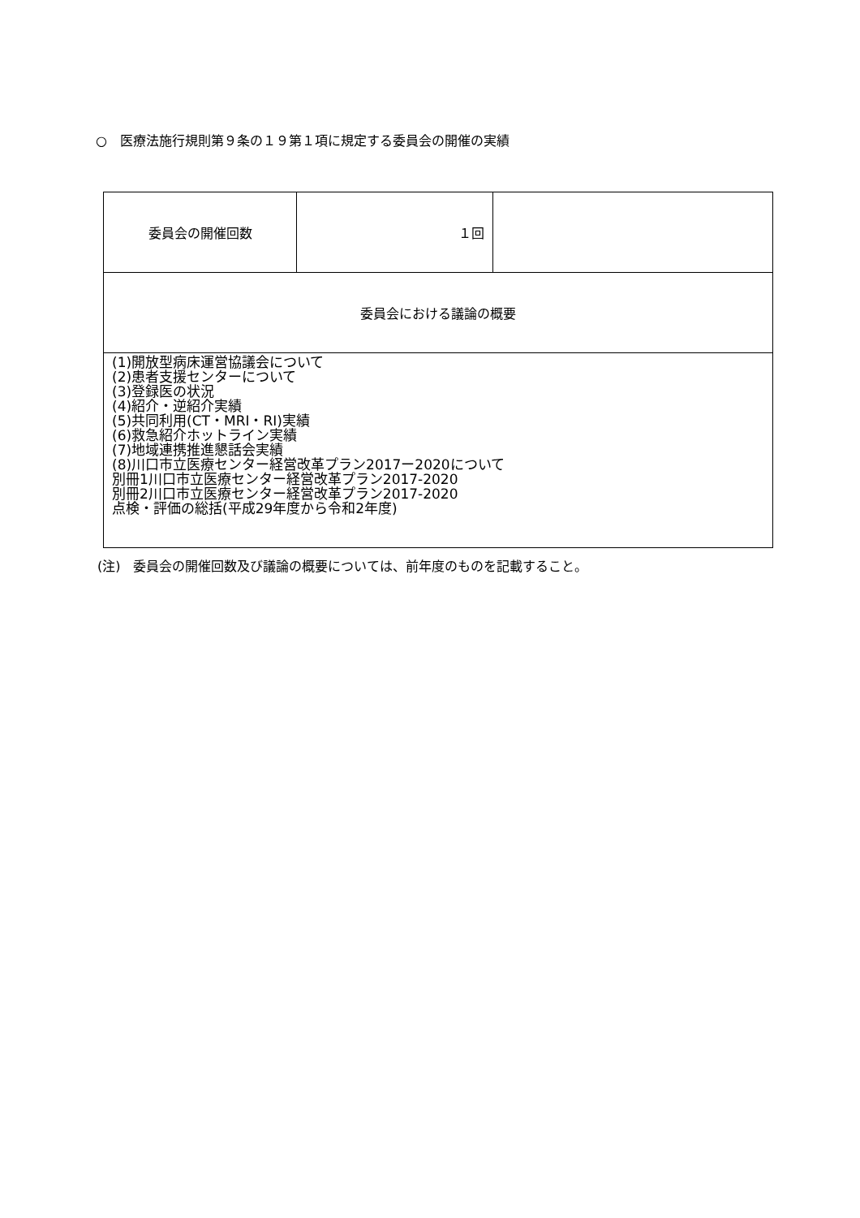○　医療法施行規則第９条の１９第１項に規定する委員会の開催の実績
| 委員会の開催回数 | １回 | |
| 委員会における議論の概要 | | |
| (1)開放型病床運営協議会について (2)患者支援センターについて (3)登録医の状況 (4)紹介・逆紹介実績 (5)共同利用(CT・MRI・RI)実績 (6)救急紹介ホットライン実績 (7)地域連携推進懇話会実績 (8)川口市立医療センター経営改革プラン2017ー2020について 別冊1川口市立医療センター経営改革プラン2017-2020 別冊2川口市立医療センター経営改革プラン2017-2020 点検・評価の総括(平成29年度から令和2年度) | | |
(注)　委員会の開催回数及び議論の概要については、前年度のものを記載すること。